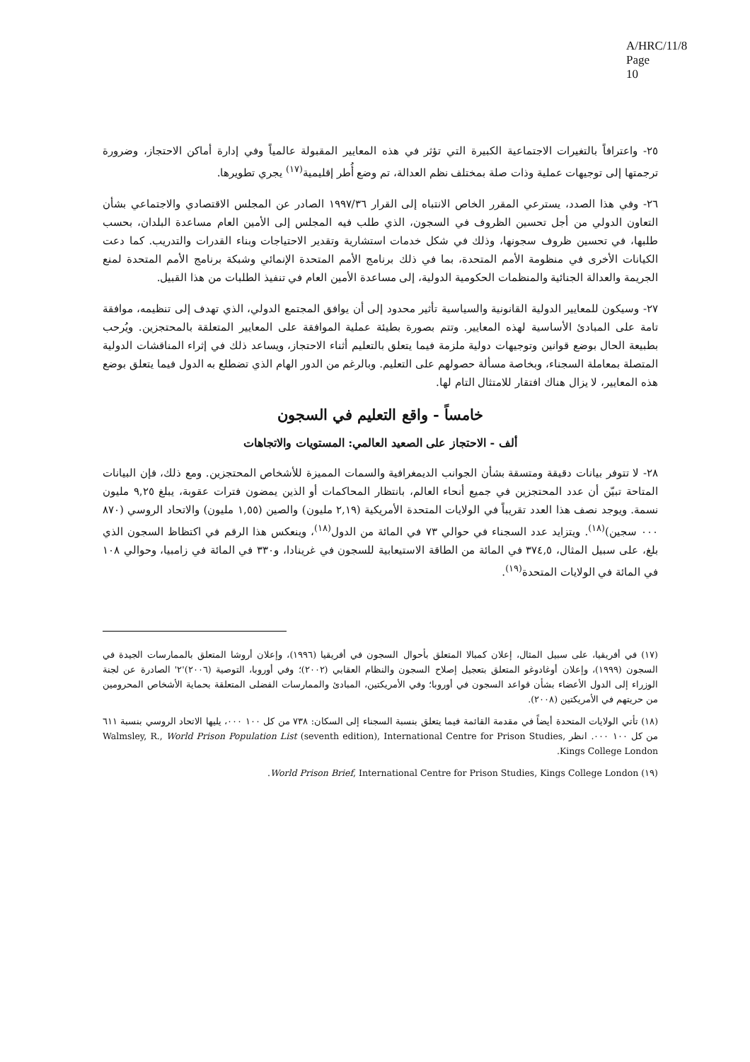A/HRC/11/8
Page 10
٢٥- واعترافاً بالتغيرات الاجتماعية الكبيرة التي تؤثر في هذه المعايير المقبولة عالمياً وفي إدارة أماكن الاحتجاز، وضرورة ترجمتها إلى توجيهات عملية وذات صلة بمختلف نظم العدالة، تم وضع أُطر إقليمية<sup>(١٧)</sup> يجري تطويرها.
٢٦- وفي هذا الصدد، يسترعي المقرر الخاص الانتباه إلى القرار ١٩٩٧/٣٦ الصادر عن المجلس الاقتصادي والاجتماعي بشأن التعاون الدولي من أجل تحسين الظروف في السجون، الذي طلب فيه المجلس إلى الأمين العام مساعدة البلدان، بحسب طلبها، في تحسين ظروف سجونها، وذلك في شكل خدمات استشارية وتقدير الاحتياجات وبناء القدرات والتدريب. كما دعت الكيانات الأخرى في منظومة الأمم المتحدة، بما في ذلك برنامج الأمم المتحدة الإنمائي وشبكة برنامج الأمم المتحدة لمنع الجريمة والعدالة الجنائية والمنظمات الحكومية الدولية، إلى مساعدة الأمين العام في تنفيذ الطلبات من هذا القبيل.
٢٧- وسيكون للمعايير الدولية القانونية والسياسية تأثير محدود إلى أن يوافق المجتمع الدولي، الذي تهدف إلى تنظيمه، موافقة تامة على المبادئ الأساسية لهذه المعايير. وتتم بصورة بطيئة عملية الموافقة على المعايير المتعلقة بالمحتجزين. ويُرحب بطبيعة الحال بوضع قوانين وتوجيهات دولية ملزمة فيما يتعلق بالتعليم أثناء الاحتجاز، ويساعد ذلك في إثراء المناقشات الدولية المتصلة بمعاملة السجناء، وبخاصة مسألة حصولهم على التعليم. وبالرغم من الدور الهام الذي تضطلع به الدول فيما يتعلق بوضع هذه المعايير، لا يزال هناك افتقار للامتثال التام لها.
خامساً - واقع التعليم في السجون
ألف - الاحتجاز على الصعيد العالمي: المستويات والاتجاهات
٢٨- لا تتوفر بيانات دقيقة ومتسقة بشأن الجوانب الديمغرافية والسمات المميزة للأشخاص المحتجزين. ومع ذلك، فإن البيانات المتاحة تبيّن أن عدد المحتجزين في جميع أنحاء العالم، بانتظار المحاكمات أو الذين يمضون فترات عقوبة، يبلغ ٩,٢٥ مليون نسمة. ويوجد نصف هذا العدد تقريباً في الولايات المتحدة الأمريكية (٢,١٩ مليون) والصين (١,٥٥ مليون) والاتحاد الروسي (٨٧٠ ٠٠٠ سجين)<sup>(١٨)</sup>. ويتزايد عدد السجناء في حوالي ٧٣ في المائة من الدول<sup>(١٨)</sup>، وينعكس هذا الرقم في اكتظاظ السجون الذي بلغ، على سبيل المثال، ٣٧٤,٥ في المائة من الطاقة الاستيعابية للسجون في غرينادا، و٣٣٠ في المائة في زامبيا، وحوالي ١٠٨ في المائة في الولايات المتحدة<sup>(١٩)</sup>.
(١٧) في أفريقيا، على سبيل المثال، إعلان كمبالا المتعلق بأحوال السجون في أفريقيا (١٩٩٦)، وإعلان أروشا المتعلق بالممارسات الجيدة في السجون (١٩٩٩)، وإعلان أوغادوغو المتعلق بتعجيل إصلاح السجون والنظام العقابي (٢٠٠٢)؛ وفي أوروبا، التوصية (٢٠٠٦)'٢' الصادرة عن لجنة الوزراء إلى الدول الأعضاء بشأن قواعد السجون في أوروبا؛ وفي الأمريكتين، المبادئ والممارسات الفضلى المتعلقة بحماية الأشخاص المحرومين من حريتهم في الأمريكتين (٢٠٠٨).
(١٨) تأتي الولايات المتحدة أيضاً في مقدمة القائمة فيما يتعلق بنسبة السجناء إلى السكان: ٧٣٨ من كل ١٠٠ ٠٠٠، يليها الاتحاد الروسي بنسبة ٦١١ من كل ١٠٠ ٠٠٠. انظر Walmsley, R., World Prison Population List (seventh edition), International Centre for Prison Studies, Kings College London.
(١٩) World Prison Brief, International Centre for Prison Studies, Kings College London.